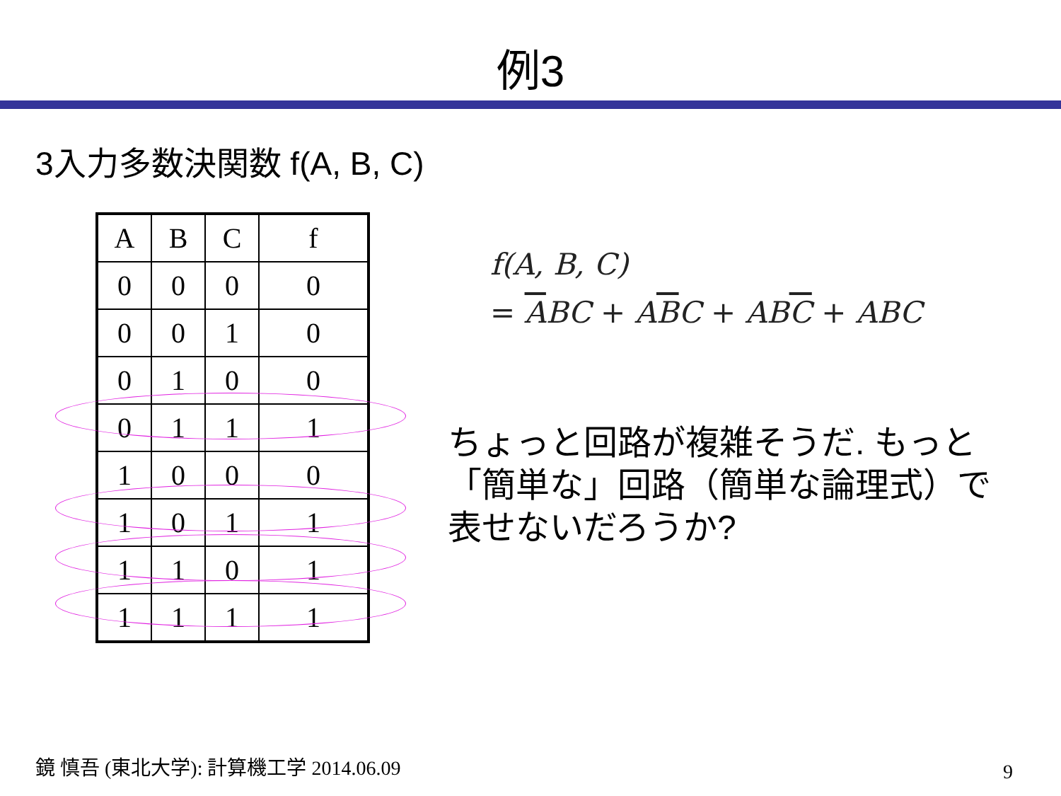例3
3入力多数決関数 f(A, B, C)
| A | B | C | f |
| --- | --- | --- | --- |
| 0 | 0 | 0 | 0 |
| 0 | 0 | 1 | 0 |
| 0 | 1 | 0 | 0 |
| 0 | 1 | 1 | 1 |
| 1 | 0 | 0 | 0 |
| 1 | 0 | 1 | 1 |
| 1 | 1 | 0 | 1 |
| 1 | 1 | 1 | 1 |
f(A, B, C)
= ABC + ABC + ABC + ABC
ちょっと回路が複雑そうだ. もっと「簡単な」回路（簡単な論理式）で表せないだろうか?
鏡 慎吾 (東北大学): 計算機工学 2014.06.09
9